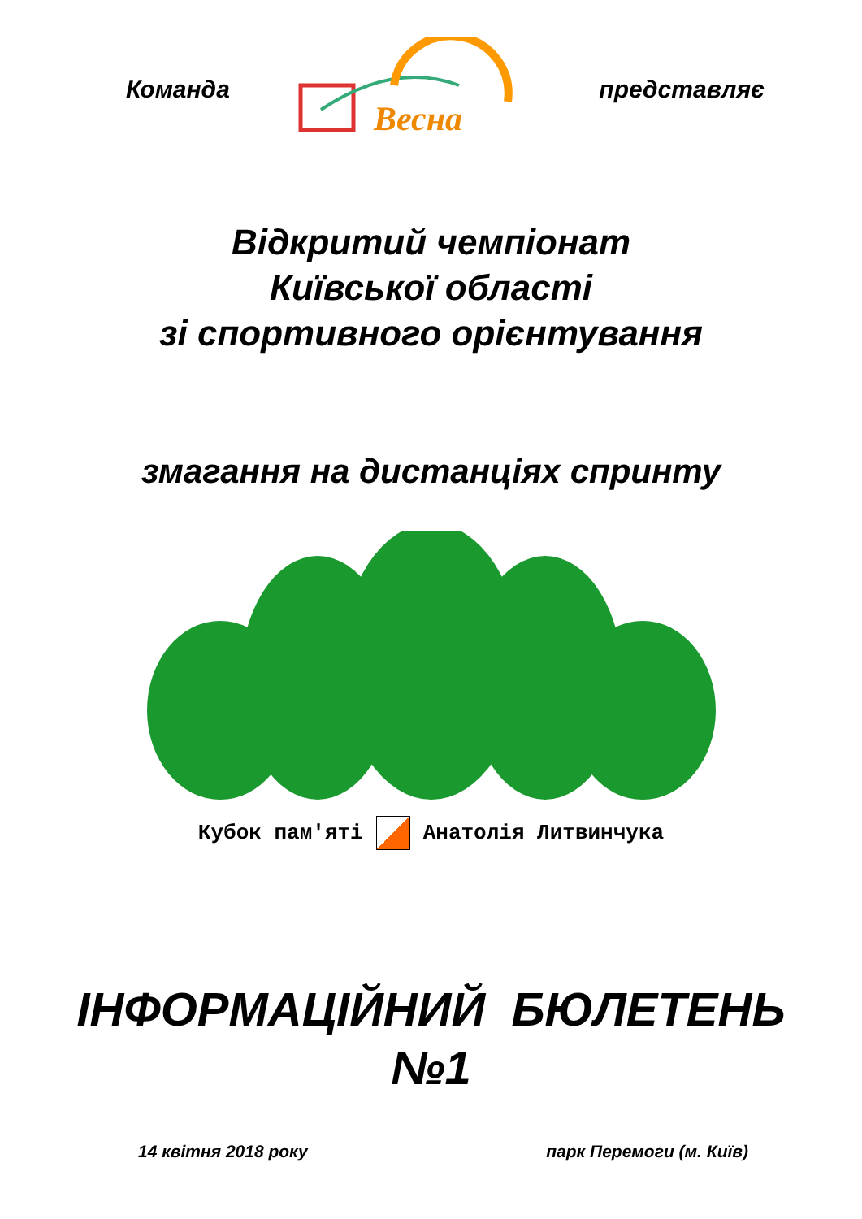Команда
Весна
представляє
Відкритий чемпіонат
Київської області
зі спортивного орієнтування
змагання на дистанціях спринту
Кубок пам'яті Анатолія Литвинчука
ІНФОРМАЦІЙНИЙ БЮЛЕТЕНЬ
№1
14 квітня 2018 року парк Перемоги (м. Київ)